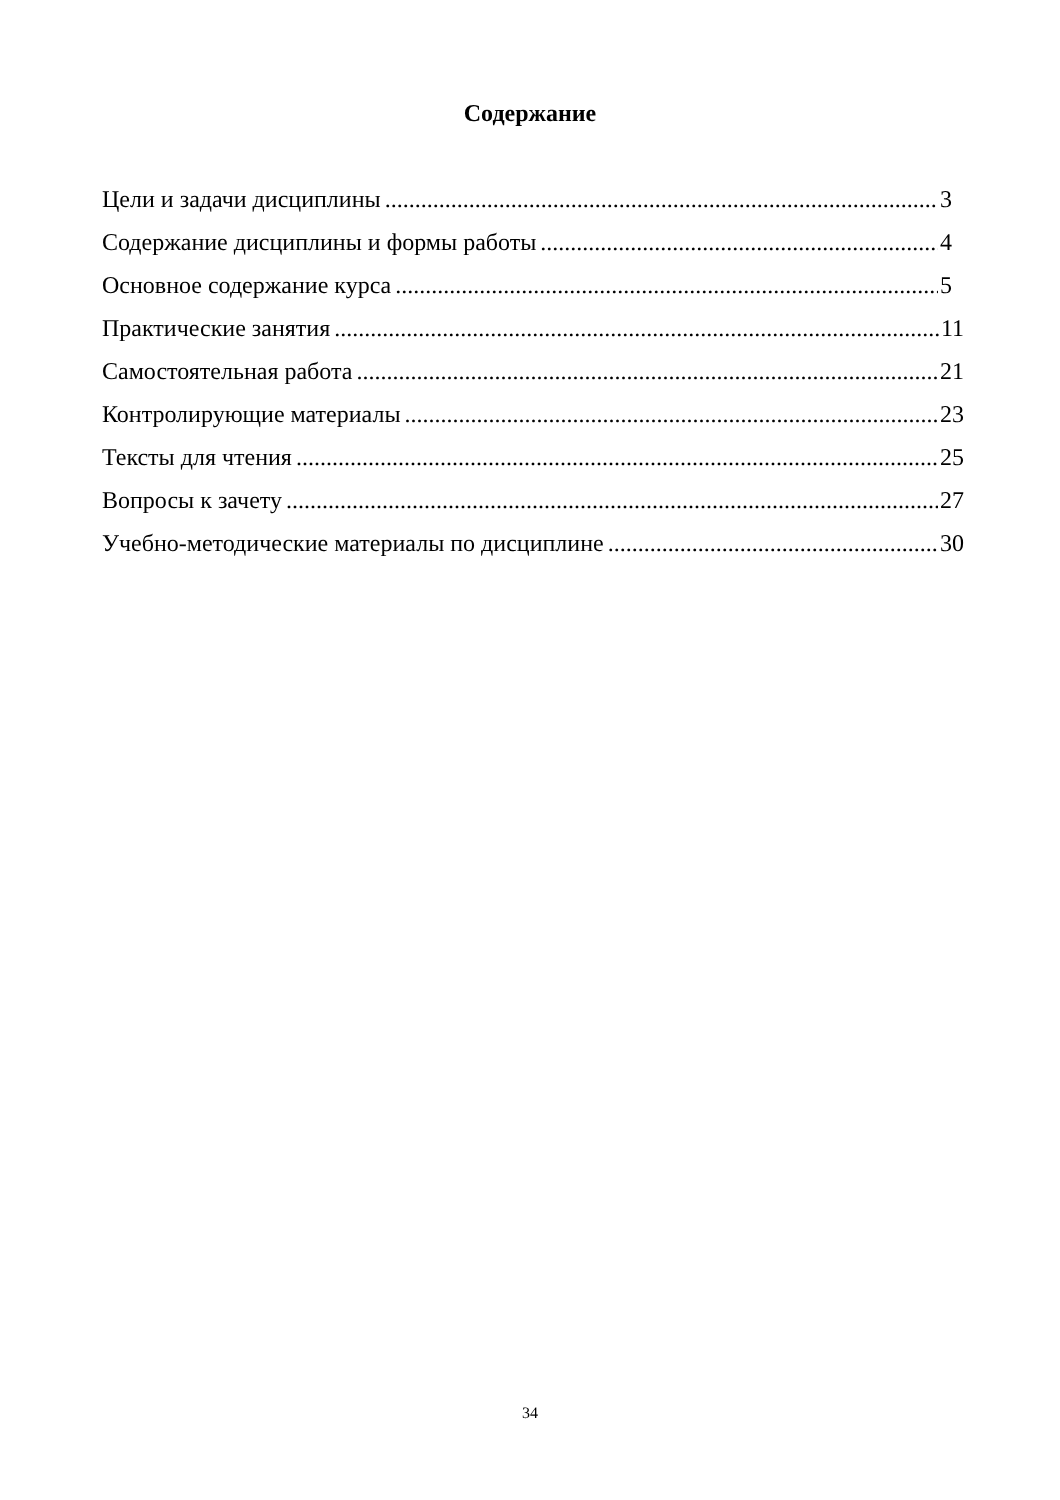Содержание
Цели и задачи дисциплины 3
Содержание дисциплины и формы работы 4
Основное содержание курса 5
Практические занятия 11
Самостоятельная работа 21
Контролирующие материалы 23
Тексты для чтения 25
Вопросы к зачету 27
Учебно-методические материалы по дисциплине 30
34